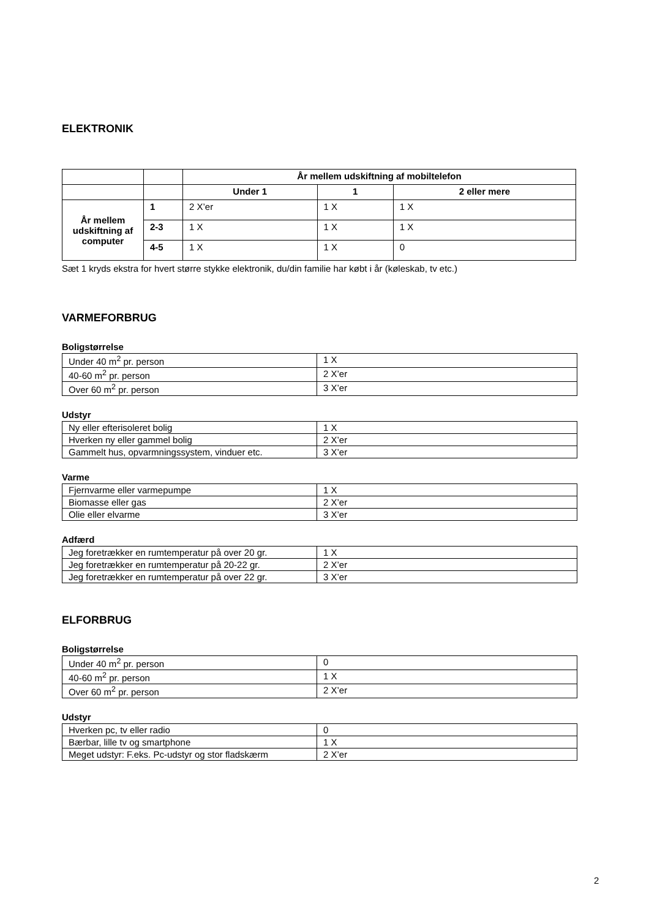ELEKTRONIK
| | | År mellem udskiftning af mobiltelefon | | |
| | | Under 1 | 1 | 2 eller mere |
| År mellem udskiftning af computer | 1 | 2 X’er | 1 X | 1 X |
| | 2-3 | 1 X | 1 X | 1 X |
| | 4-5 | 1 X | 1 X | 0 |
Sæt 1 kryds ekstra for hvert større stykke elektronik, du/din familie har købt i år (køleskab, tv etc.)
VARMEFORBRUG
Boligstørrelse
| Under 40 m<sup>2</sup> pr. person | 1 X |
| 40-60 m<sup>2</sup> pr. person | 2 X’er |
| Over 60 m<sup>2</sup> pr. person | 3 X’er |
Udstyr
| Ny eller efterisoleret bolig | 1 X |
| Hverken ny eller gammel bolig | 2 X’er |
| Gammelt hus, opvarmningssystem, vinduer etc. | 3 X’er |
Varme
| Fjernvarme eller varmepumpe | 1 X |
| Biomasse eller gas | 2 X’er |
| Olie eller elvarme | 3 X’er |
Adfærd
| Jeg foretrækker en rumtemperatur på over 20 gr. | 1 X |
| Jeg foretrækker en rumtemperatur på 20-22 gr. | 2 X’er |
| Jeg foretrækker en rumtemperatur på over 22 gr. | 3 X’er |
ELFORBRUG
Boligstørrelse
| Under 40 m<sup>2</sup> pr. person | 0 |
| 40-60 m<sup>2</sup> pr. person | 1 X |
| Over 60 m<sup>2</sup> pr. person | 2 X’er |
Udstyr
| Hverken pc, tv eller radio | 0 |
| Bærbar, lille tv og smartphone | 1 X |
| Meget udstyr: F.eks. Pc-udstyr og stor fladskærm | 2 X’er |
2